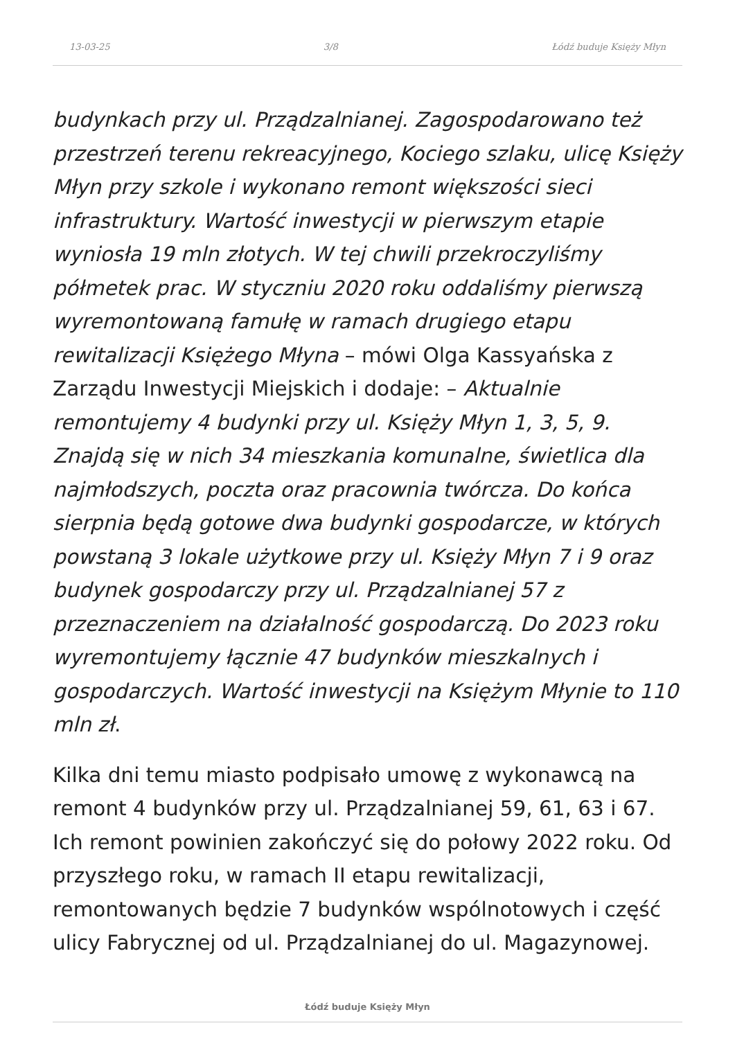13-03-25 3/8 Łódź buduje Księży Młyn
budynkach przy ul. Prządzalnianej. Zagospodarowano też przestrzeń terenu rekreacyjnego, Kociego szlaku, ulicę Księży Młyn przy szkole i wykonano remont większości sieci infrastruktury. Wartość inwestycji w pierwszym etapie wyniosła 19 mln złotych. W tej chwili przekroczyliśmy półmetek prac. W styczniu 2020 roku oddaliśmy pierwszą wyremontowaną famułę w ramach drugiego etapu rewitalizacji Księżego Młyna – mówi Olga Kassyańska z Zarządu Inwestycji Miejskich i dodaje: – Aktualnie remontujemy 4 budynki przy ul. Księży Młyn 1, 3, 5, 9. Znajdą się w nich 34 mieszkania komunalne, świetlica dla najmłodszych, poczta oraz pracownia twórcza. Do końca sierpnia będą gotowe dwa budynki gospodarcze, w których powstaną 3 lokale użytkowe przy ul. Księży Młyn 7 i 9 oraz budynek gospodarczy przy ul. Prządzalnianej 57 z przeznaczeniem na działalność gospodarczą. Do 2023 roku wyremontujemy łącznie 47 budynków mieszkalnych i gospodarczych. Wartość inwestycji na Księżym Młynie to 110 mln zł.
Kilka dni temu miasto podpisało umowę z wykonawcą na remont 4 budynków przy ul. Prządzalnianej 59, 61, 63 i 67. Ich remont powinien zakończyć się do połowy 2022 roku. Od przyszłego roku, w ramach II etapu rewitalizacji, remontowanych będzie 7 budynków wspólnotowych i część ulicy Fabrycznej od ul. Prządzalnianej do ul. Magazynowej.
Łódź buduje Księży Młyn